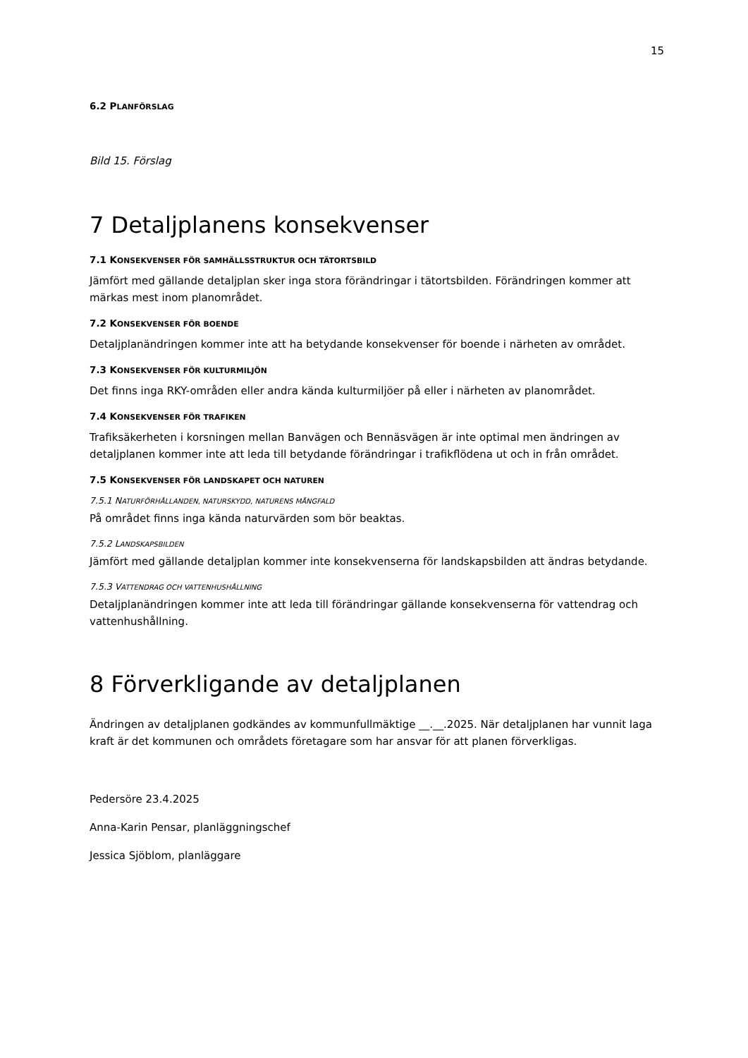15
6.2 PLANFÖRSLAG
Bild 15. Förslag
7 Detaljplanens konsekvenser
7.1 KONSEKVENSER FÖR SAMHÄLLSSTRUKTUR OCH TÄTORTSBILD
Jämfört med gällande detaljplan sker inga stora förändringar i tätortsbilden. Förändringen kommer att märkas mest inom planområdet.
7.2 KONSEKVENSER FÖR BOENDE
Detaljplanändringen kommer inte att ha betydande konsekvenser för boende i närheten av området.
7.3 KONSEKVENSER FÖR KULTURMILJÖN
Det finns inga RKY-områden eller andra kända kulturmiljöer på eller i närheten av planområdet.
7.4 KONSEKVENSER FÖR TRAFIKEN
Trafiksäkerheten i korsningen mellan Banvägen och Bennäsvägen är inte optimal men ändringen av detaljplanen kommer inte att leda till betydande förändringar i trafikflödena ut och in från området.
7.5 KONSEKVENSER FÖR LANDSKAPET OCH NATUREN
7.5.1 NATURFÖRHÅLLANDEN, NATURSKYDD, NATURENS MÅNGFALD
På området finns inga kända naturvärden som bör beaktas.
7.5.2 LANDSKAPSBILDEN
Jämfört med gällande detaljplan kommer inte konsekvenserna för landskapsbilden att ändras betydande.
7.5.3 VATTENDRAG OCH VATTENHUSHÅLLNING
Detaljplanändringen kommer inte att leda till förändringar gällande konsekvenserna för vattendrag och vattenhushållning.
8 Förverkligande av detaljplanen
Ändringen av detaljplanen godkändes av kommunfullmäktige __.__.2025. När detaljplanen har vunnit laga kraft är det kommunen och områdets företagare som har ansvar för att planen förverkligas.
Pedersöre 23.4.2025
Anna-Karin Pensar, planläggningschef
Jessica Sjöblom, planläggare